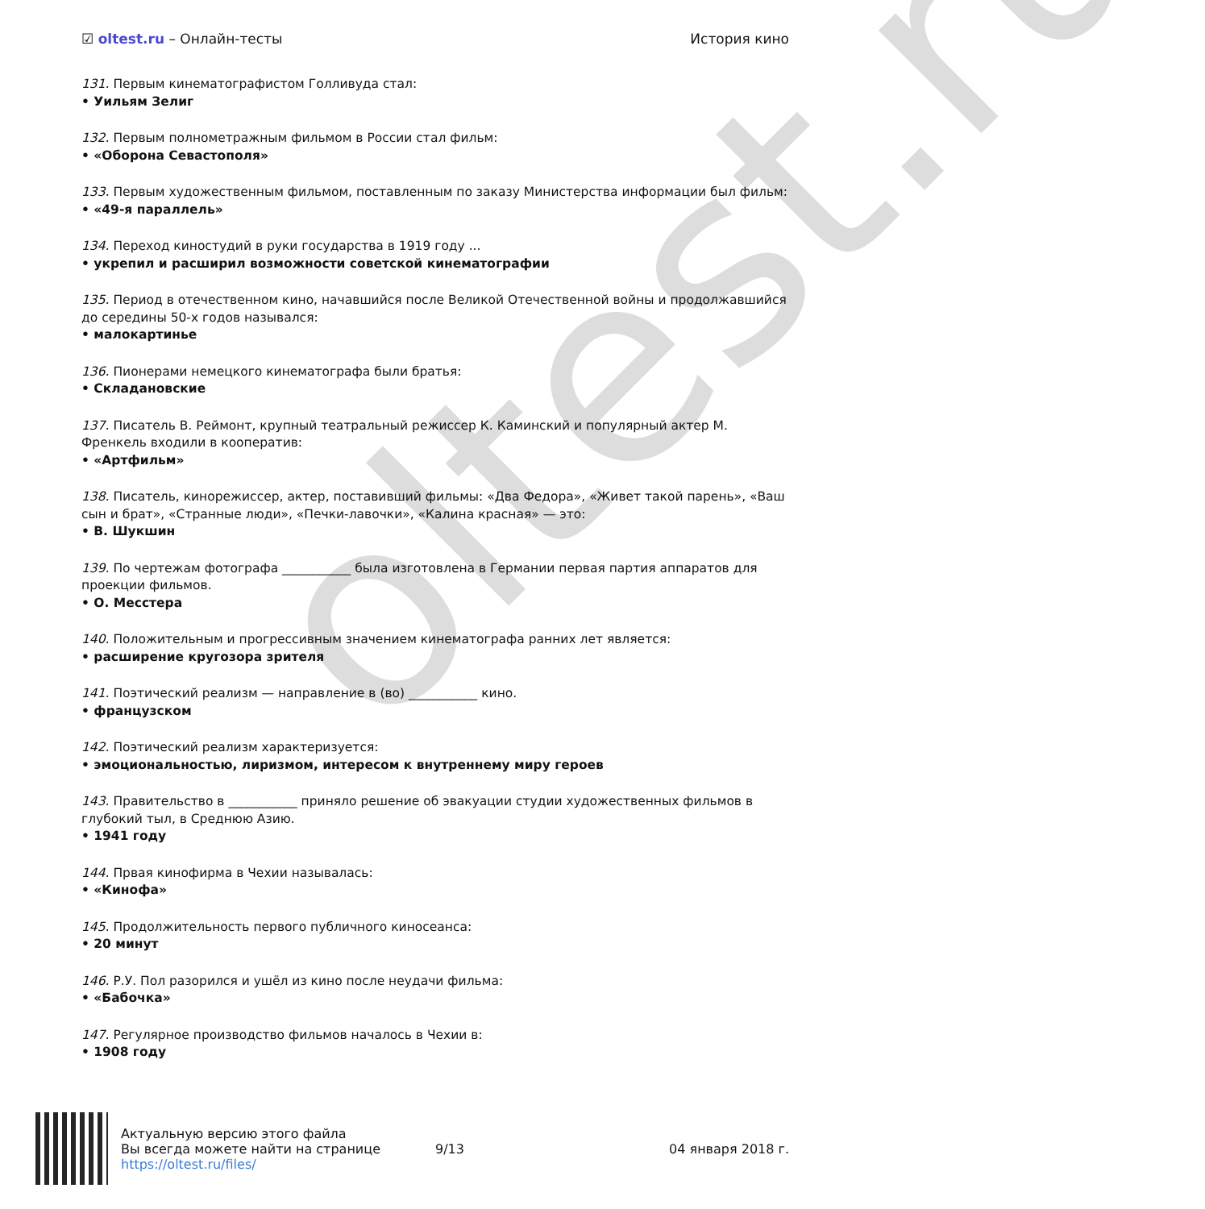oltest.ru
☑ oltest.ru – Онлайн-тесты История кино
131. Первым кинематографистом Голливуда стал:
• Уильям Зелиг
132. Первым полнометражным фильмом в России стал фильм:
• «Оборона Севастополя»
133. Первым художественным фильмом, поставленным по заказу Министерства информации был фильм:
• «49-я параллель»
134. Переход киностудий в руки государства в 1919 году ...
• укрепил и расширил возможности советской кинематографии
135. Период в отечественном кино, начавшийся после Великой Отечественной войны и продолжавшийся до середины 50-х годов назывался:
• малокартинье
136. Пионерами немецкого кинематографа были братья:
• Складановские
137. Писатель В. Реймонт, крупный театральный режиссер К. Каминский и популярный актер М. Френкель входили в кооператив:
• «Артфильм»
138. Писатель, кинорежиссер, актер, поставивший фильмы: «Два Федора», «Живет такой парень», «Ваш сын и брат», «Странные люди», «Печки-лавочки», «Калина красная» — это:
• В. Шукшин
139. По чертежам фотографа ___________ была изготовлена в Германии первая партия аппаратов для проекции фильмов.
• О. Месстера
140. Положительным и прогрессивным значением кинематографа ранних лет является:
• расширение кругозора зрителя
141. Поэтический реализм — направление в (во) ___________ кино.
• французском
142. Поэтический реализм характеризуется:
• эмоциональностью, лиризмом, интересом к внутреннему миру героев
143. Правительство в ___________ приняло решение об эвакуации студии художественных фильмов в глубокий тыл, в Среднюю Азию.
• 1941 году
144. Првая кинофирма в Чехии называлась:
• «Кинофа»
145. Продолжительность первого публичного киносеанса:
• 20 минут
146. Р.У. Пол разорился и ушёл из кино после неудачи фильма:
• «Бабочка»
147. Регулярное производство фильмов началось в Чехии в:
• 1908 году
Актуальную версию этого файла
Вы всегда можете найти на странице
https://oltest.ru/files/
9/13 04 января 2018 г.